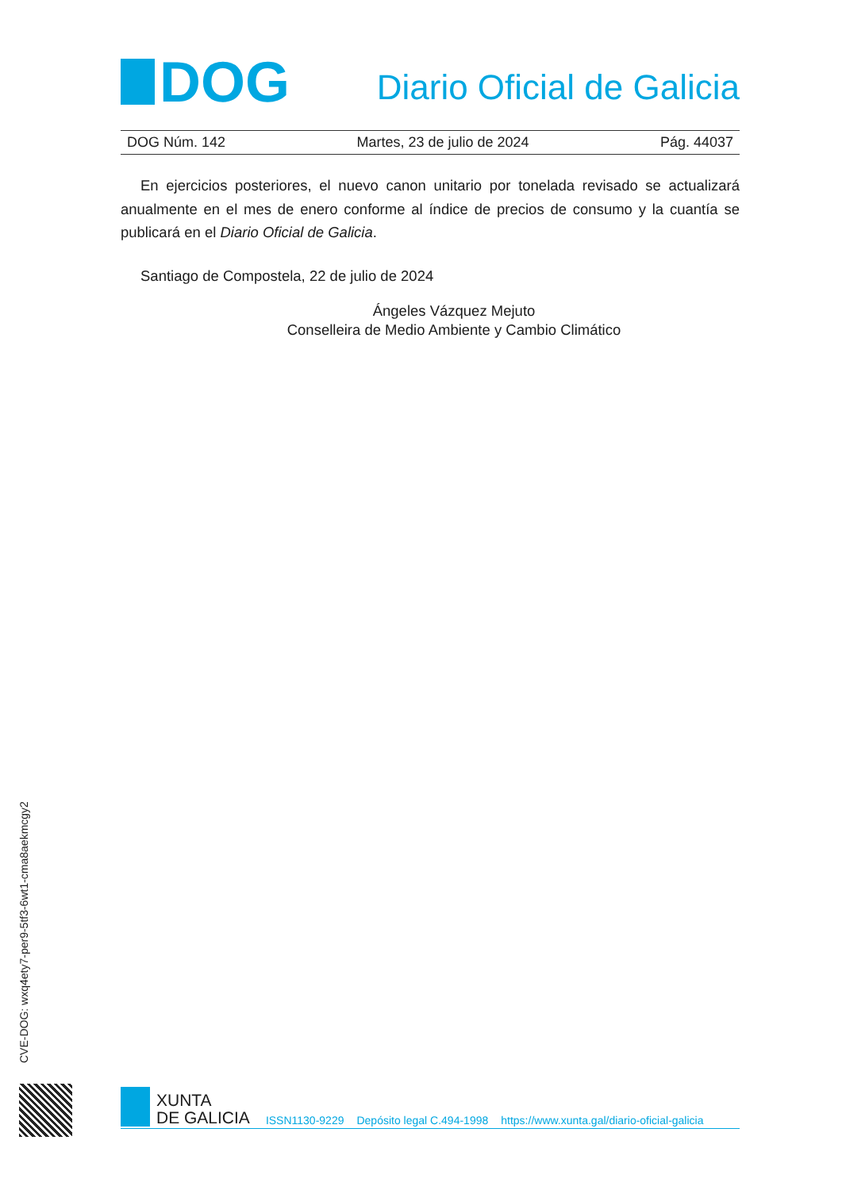DOG
Diario Oficial de Galicia
DOG Núm. 142 Martes, 23 de julio de 2024 Pág. 44037
En ejercicios posteriores, el nuevo canon unitario por tonelada revisado se actualizará anualmente en el mes de enero conforme al índice de precios de consumo y la cuantía se publicará en el Diario Oficial de Galicia.
Santiago de Compostela, 22 de julio de 2024
Ángeles Vázquez Mejuto
Conselleira de Medio Ambiente y Cambio Climático
CVE-DOG: wxq4ety7-per9-5tf3-6wt1-cma8aekmcgy2
XUNTA
DE GALICIA
ISSN1130-9229 Depósito legal C.494-1998 https://www.xunta.gal/diario-oficial-galicia